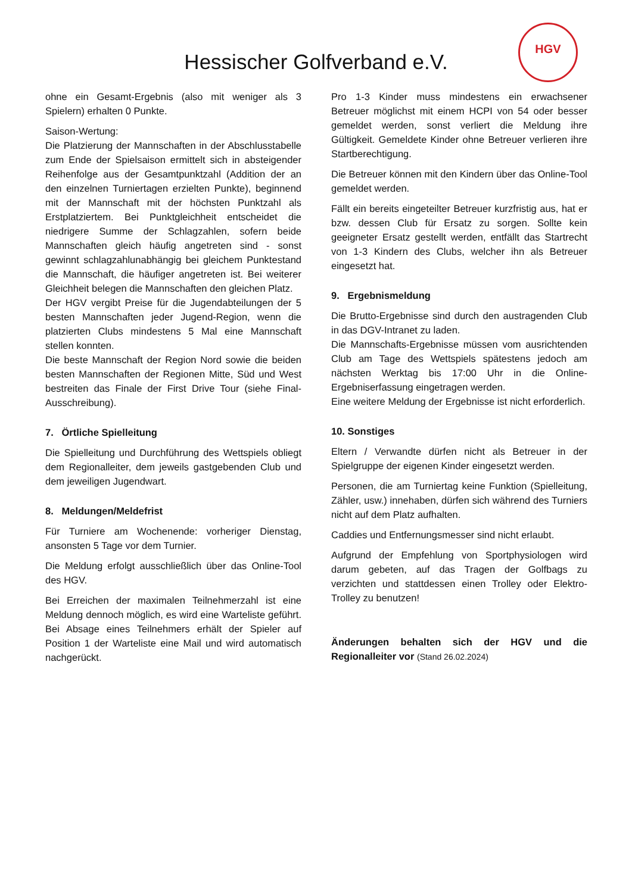Hessischer Golfverband e.V.
HGV
ohne ein Gesamt-Ergebnis (also mit weniger als 3 Spielern) erhalten 0 Punkte.
Saison-Wertung:
Die Platzierung der Mannschaften in der Abschlusstabelle zum Ende der Spielsaison ermittelt sich in absteigender Reihenfolge aus der Gesamtpunktzahl (Addition der an den einzelnen Turniertagen erzielten Punkte), beginnend mit der Mannschaft mit der höchsten Punktzahl als Erstplatziertem. Bei Punktgleichheit entscheidet die niedrigere Summe der Schlagzahlen, sofern beide Mannschaften gleich häufig angetreten sind - sonst gewinnt schlagzahlunabhängig bei gleichem Punktestand die Mannschaft, die häufiger angetreten ist. Bei weiterer Gleichheit belegen die Mannschaften den gleichen Platz.
Der HGV vergibt Preise für die Jugendabteilungen der 5 besten Mannschaften jeder Jugend-Region, wenn die platzierten Clubs mindestens 5 Mal eine Mannschaft stellen konnten.
Die beste Mannschaft der Region Nord sowie die beiden besten Mannschaften der Regionen Mitte, Süd und West bestreiten das Finale der First Drive Tour (siehe Final-Ausschreibung).
7. Örtliche Spielleitung
Die Spielleitung und Durchführung des Wettspiels obliegt dem Regionalleiter, dem jeweils gastgebenden Club und dem jeweiligen Jugendwart.
8. Meldungen/Meldefrist
Für Turniere am Wochenende: vorheriger Dienstag, ansonsten 5 Tage vor dem Turnier.
Die Meldung erfolgt ausschließlich über das Online-Tool des HGV.
Bei Erreichen der maximalen Teilnehmerzahl ist eine Meldung dennoch möglich, es wird eine Warteliste geführt. Bei Absage eines Teilnehmers erhält der Spieler auf Position 1 der Warteliste eine Mail und wird automatisch nachgerückt.
Pro 1-3 Kinder muss mindestens ein erwachsener Betreuer möglichst mit einem HCPI von 54 oder besser gemeldet werden, sonst verliert die Meldung ihre Gültigkeit. Gemeldete Kinder ohne Betreuer verlieren ihre Startberechtigung.
Die Betreuer können mit den Kindern über das Online-Tool gemeldet werden.
Fällt ein bereits eingeteilter Betreuer kurzfristig aus, hat er bzw. dessen Club für Ersatz zu sorgen. Sollte kein geeigneter Ersatz gestellt werden, entfällt das Startrecht von 1-3 Kindern des Clubs, welcher ihn als Betreuer eingesetzt hat.
9. Ergebnismeldung
Die Brutto-Ergebnisse sind durch den austragenden Club in das DGV-Intranet zu laden.
Die Mannschafts-Ergebnisse müssen vom ausrichtenden Club am Tage des Wettspiels spätestens jedoch am nächsten Werktag bis 17:00 Uhr in die Online-Ergebniserfassung eingetragen werden.
Eine weitere Meldung der Ergebnisse ist nicht erforderlich.
10. Sonstiges
Eltern / Verwandte dürfen nicht als Betreuer in der Spielgruppe der eigenen Kinder eingesetzt werden.
Personen, die am Turniertag keine Funktion (Spielleitung, Zähler, usw.) innehaben, dürfen sich während des Turniers nicht auf dem Platz aufhalten.
Caddies und Entfernungsmesser sind nicht erlaubt.
Aufgrund der Empfehlung von Sportphysiologen wird darum gebeten, auf das Tragen der Golfbags zu verzichten und stattdessen einen Trolley oder Elektro-Trolley zu benutzen!
Änderungen behalten sich der HGV und die Regionalleiter vor (Stand 26.02.2024)